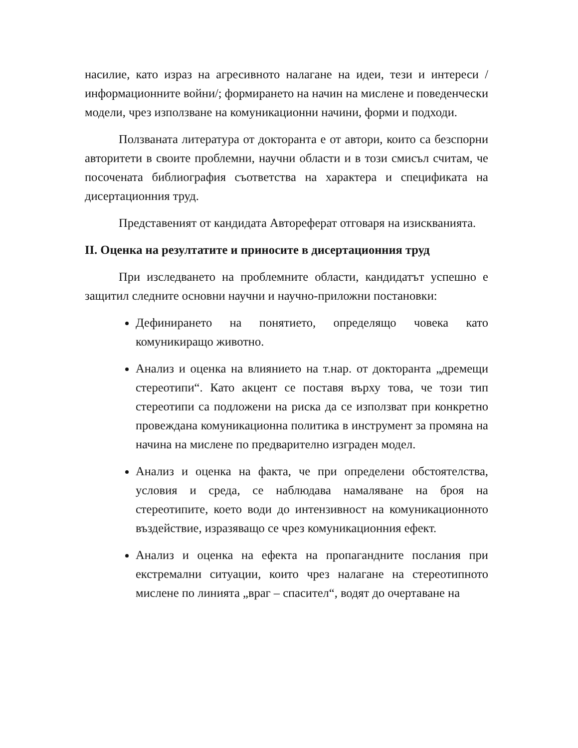насилие, като израз на агресивното налагане на идеи, тези и интереси /информационните войни/; формирането на начин на мислене и поведенчески модели, чрез използване на комуникационни начини, форми и подходи.
Ползваната литература от докторанта е от автори, които са безспорни авторитети в своите проблемни, научни области и в този смисъл считам, че посочената библиография съответства на характера и спецификата на дисертационния труд.
Представеният от кандидата Автореферат отговаря на изискванията.
II. Оценка на резултатите и приносите в дисертационния труд
При изследването на проблемните области, кандидатът успешно е защитил следните основни научни и научно-приложни постановки:
Дефинирането на понятието, определящо човека като комуникиращо животно.
Анализ и оценка на влиянието на т.нар. от докторанта „дремещи стереотипи“. Като акцент се поставя върху това, че този тип стереотипи са подложени на риска да се използват при конкретно провеждана комуникационна политика в инструмент за промяна на начина на мислене по предварително изграден модел.
Анализ и оценка на факта, че при определени обстоятелства, условия и среда, се наблюдава намаляване на броя на стереотипите, което води до интензивност на комуникационното въздействие, изразяващо се чрез комуникационния ефект.
Анализ и оценка на ефекта на пропагандните послания при екстремални ситуации, които чрез налагане на стереотипното мислене по линията „враг – спасител“, водят до очертаване на